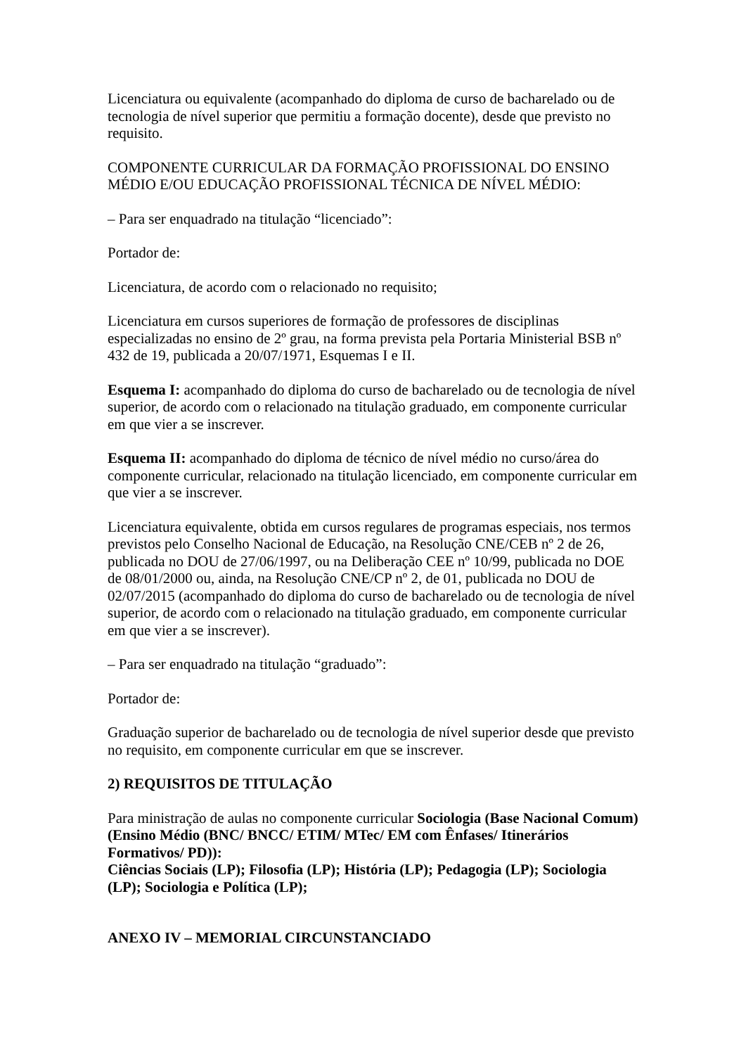Licenciatura ou equivalente (acompanhado do diploma de curso de bacharelado ou de tecnologia de nível superior que permitiu a formação docente), desde que previsto no requisito.
COMPONENTE CURRICULAR DA FORMAÇÃO PROFISSIONAL DO ENSINO MÉDIO E/OU EDUCAÇÃO PROFISSIONAL TÉCNICA DE NÍVEL MÉDIO:
– Para ser enquadrado na titulação “licenciado”:
Portador de:
Licenciatura, de acordo com o relacionado no requisito;
Licenciatura em cursos superiores de formação de professores de disciplinas especializadas no ensino de 2º grau, na forma prevista pela Portaria Ministerial BSB nº 432 de 19, publicada a 20/07/1971, Esquemas I e II.
Esquema I: acompanhado do diploma do curso de bacharelado ou de tecnologia de nível superior, de acordo com o relacionado na titulação graduado, em componente curricular em que vier a se inscrever.
Esquema II: acompanhado do diploma de técnico de nível médio no curso/área do componente curricular, relacionado na titulação licenciado, em componente curricular em que vier a se inscrever.
Licenciatura equivalente, obtida em cursos regulares de programas especiais, nos termos previstos pelo Conselho Nacional de Educação, na Resolução CNE/CEB nº 2 de 26, publicada no DOU de 27/06/1997, ou na Deliberação CEE nº 10/99, publicada no DOE de 08/01/2000 ou, ainda, na Resolução CNE/CP nº 2, de 01, publicada no DOU de 02/07/2015 (acompanhado do diploma do curso de bacharelado ou de tecnologia de nível superior, de acordo com o relacionado na titulação graduado, em componente curricular em que vier a se inscrever).
– Para ser enquadrado na titulação “graduado”:
Portador de:
Graduação superior de bacharelado ou de tecnologia de nível superior desde que previsto no requisito, em componente curricular em que se inscrever.
2) REQUISITOS DE TITULAÇÃO
Para ministração de aulas no componente curricular Sociologia (Base Nacional Comum)(Ensino Médio (BNC/ BNCC/ ETIM/ MTec/ EM com Ênfases/ Itinerários Formativos/ PD)):
Ciências Sociais (LP); Filosofia (LP); História (LP); Pedagogia (LP); Sociologia (LP); Sociologia e Política (LP);
ANEXO IV – MEMORIAL CIRCUNSTANCIADO